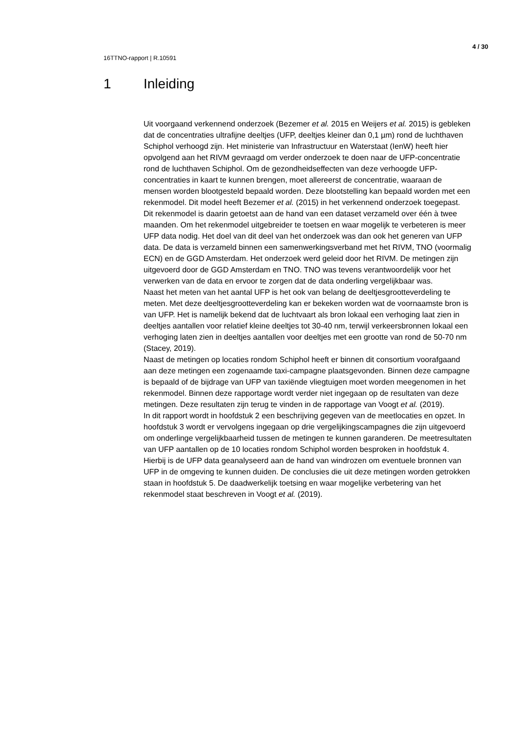4 / 30
16TTNO-rapport | R.10591
1 Inleiding
Uit voorgaand verkennend onderzoek (Bezemer et al. 2015 en Weijers et al. 2015) is gebleken dat de concentraties ultrafijne deeltjes (UFP, deeltjes kleiner dan 0,1 µm) rond de luchthaven Schiphol verhoogd zijn. Het ministerie van Infrastructuur en Waterstaat (IenW) heeft hier opvolgend aan het RIVM gevraagd om verder onderzoek te doen naar de UFP-concentratie rond de luchthaven Schiphol. Om de gezondheidseffecten van deze verhoogde UFP-concentraties in kaart te kunnen brengen, moet allereerst de concentratie, waaraan de mensen worden blootgesteld bepaald worden. Deze blootstelling kan bepaald worden met een rekenmodel. Dit model heeft Bezemer et al. (2015) in het verkennend onderzoek toegepast. Dit rekenmodel is daarin getoetst aan de hand van een dataset verzameld over één à twee maanden. Om het rekenmodel uitgebreider te toetsen en waar mogelijk te verbeteren is meer UFP data nodig. Het doel van dit deel van het onderzoek was dan ook het generen van UFP data. De data is verzameld binnen een samenwerkingsverband met het RIVM, TNO (voormalig ECN) en de GGD Amsterdam. Het onderzoek werd geleid door het RIVM. De metingen zijn uitgevoerd door de GGD Amsterdam en TNO. TNO was tevens verantwoordelijk voor het verwerken van de data en ervoor te zorgen dat de data onderling vergelijkbaar was.
Naast het meten van het aantal UFP is het ook van belang de deeltjesgrootteverdeling te meten. Met deze deeltjesgrootteverdeling kan er bekeken worden wat de voornaamste bron is van UFP. Het is namelijk bekend dat de luchtvaart als bron lokaal een verhoging laat zien in deeltjes aantallen voor relatief kleine deeltjes tot 30-40 nm, terwijl verkeersbronnen lokaal een verhoging laten zien in deeltjes aantallen voor deeltjes met een grootte van rond de 50-70 nm (Stacey, 2019).
Naast de metingen op locaties rondom Schiphol heeft er binnen dit consortium voorafgaand aan deze metingen een zogenaamde taxi-campagne plaatsgevonden. Binnen deze campagne is bepaald of de bijdrage van UFP van taxiënde vliegtuigen moet worden meegenomen in het rekenmodel. Binnen deze rapportage wordt verder niet ingegaan op de resultaten van deze metingen. Deze resultaten zijn terug te vinden in de rapportage van Voogt et al. (2019).
In dit rapport wordt in hoofdstuk 2 een beschrijving gegeven van de meetlocaties en opzet. In hoofdstuk 3 wordt er vervolgens ingegaan op drie vergelijkingscampagnes die zijn uitgevoerd om onderlinge vergelijkbaarheid tussen de metingen te kunnen garanderen. De meetresultaten van UFP aantallen op de 10 locaties rondom Schiphol worden besproken in hoofdstuk 4. Hierbij is de UFP data geanalyseerd aan de hand van windrozen om eventuele bronnen van UFP in de omgeving te kunnen duiden. De conclusies die uit deze metingen worden getrokken staan in hoofdstuk 5. De daadwerkelijk toetsing en waar mogelijke verbetering van het rekenmodel staat beschreven in Voogt et al. (2019).